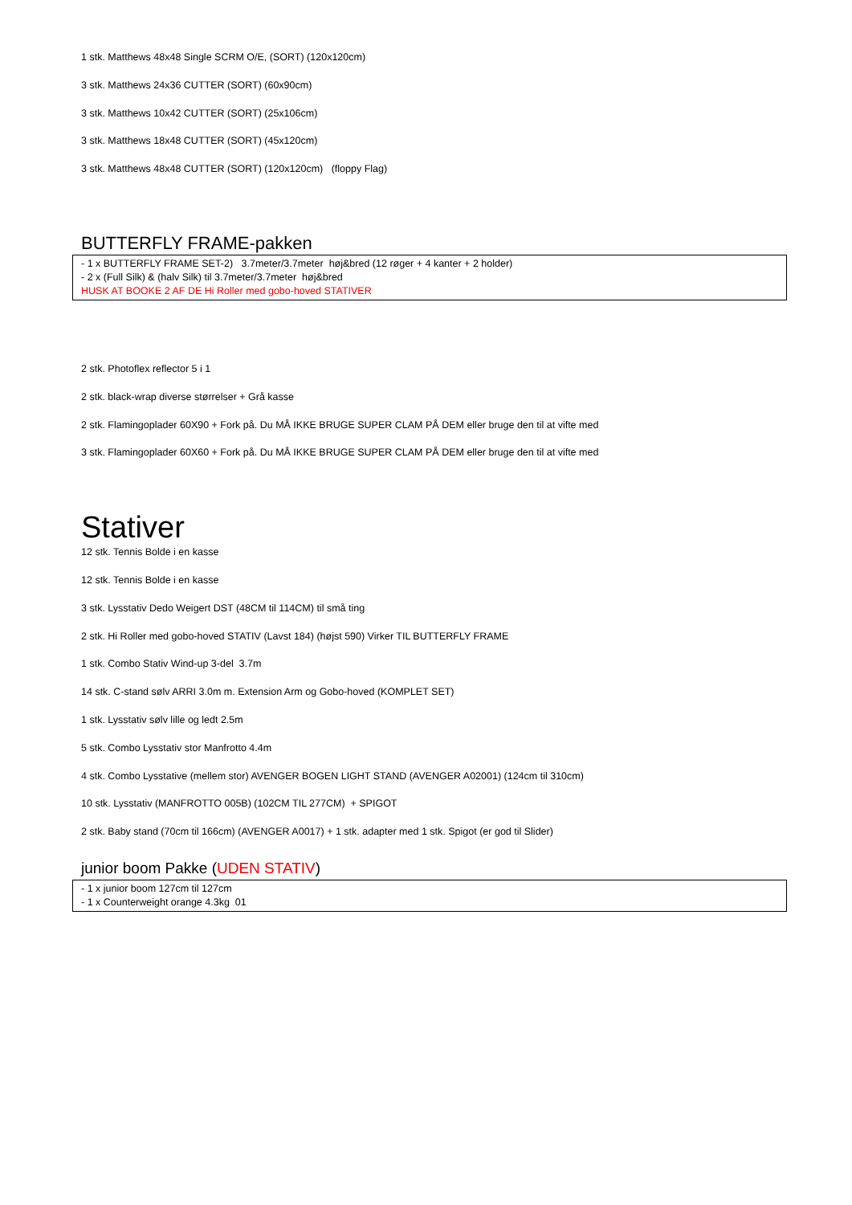1 stk. Matthews 48x48 Single SCRM O/E, (SORT) (120x120cm)
3 stk. Matthews 24x36 CUTTER (SORT) (60x90cm)
3 stk. Matthews 10x42 CUTTER (SORT) (25x106cm)
3 stk. Matthews 18x48 CUTTER (SORT) (45x120cm)
3 stk. Matthews 48x48 CUTTER (SORT) (120x120cm) (floppy Flag)
BUTTERFLY FRAME-pakken
- 1 x BUTTERFLY FRAME SET-2) 3.7meter/3.7meter høj&bred (12 røger + 4 kanter + 2 holder)
- 2 x (Full Silk) & (halv Silk) til 3.7meter/3.7meter høj&bred
HUSK AT BOOKE 2 AF DE Hi Roller med gobo-hoved STATIVER
2 stk. Photoflex reflector 5 i 1
2 stk. black-wrap diverse størrelser + Grå kasse
2 stk. Flamingoplader 60X90 + Fork på. Du MÅ IKKE BRUGE SUPER CLAM PÅ DEM eller bruge den til at vifte med
3 stk. Flamingoplader 60X60 + Fork på. Du MÅ IKKE BRUGE SUPER CLAM PÅ DEM eller bruge den til at vifte med
Stativer
12 stk. Tennis Bolde i en kasse
12 stk. Tennis Bolde i en kasse
3 stk. Lysstativ Dedo Weigert DST (48CM til 114CM) til små ting
2 stk. Hi Roller med gobo-hoved STATIV (Lavst 184) (højst 590) Virker TIL BUTTERFLY FRAME
1 stk. Combo Stativ Wind-up 3-del 3.7m
14 stk. C-stand sølv ARRI 3.0m m. Extension Arm og Gobo-hoved (KOMPLET SET)
1 stk. Lysstativ sølv lille og ledt 2.5m
5 stk. Combo Lysstativ stor Manfrotto 4.4m
4 stk. Combo Lysstative (mellem stor) AVENGER BOGEN LIGHT STAND (AVENGER A02001) (124cm til 310cm)
10 stk. Lysstativ (MANFROTTO 005B) (102CM TIL 277CM) + SPIGOT
2 stk. Baby stand (70cm til 166cm) (AVENGER A0017) + 1 stk. adapter med 1 stk. Spigot (er god til Slider)
junior boom Pakke (UDEN STATIV)
- 1 x junior boom 127cm til 127cm
- 1 x Counterweight orange 4.3kg 01